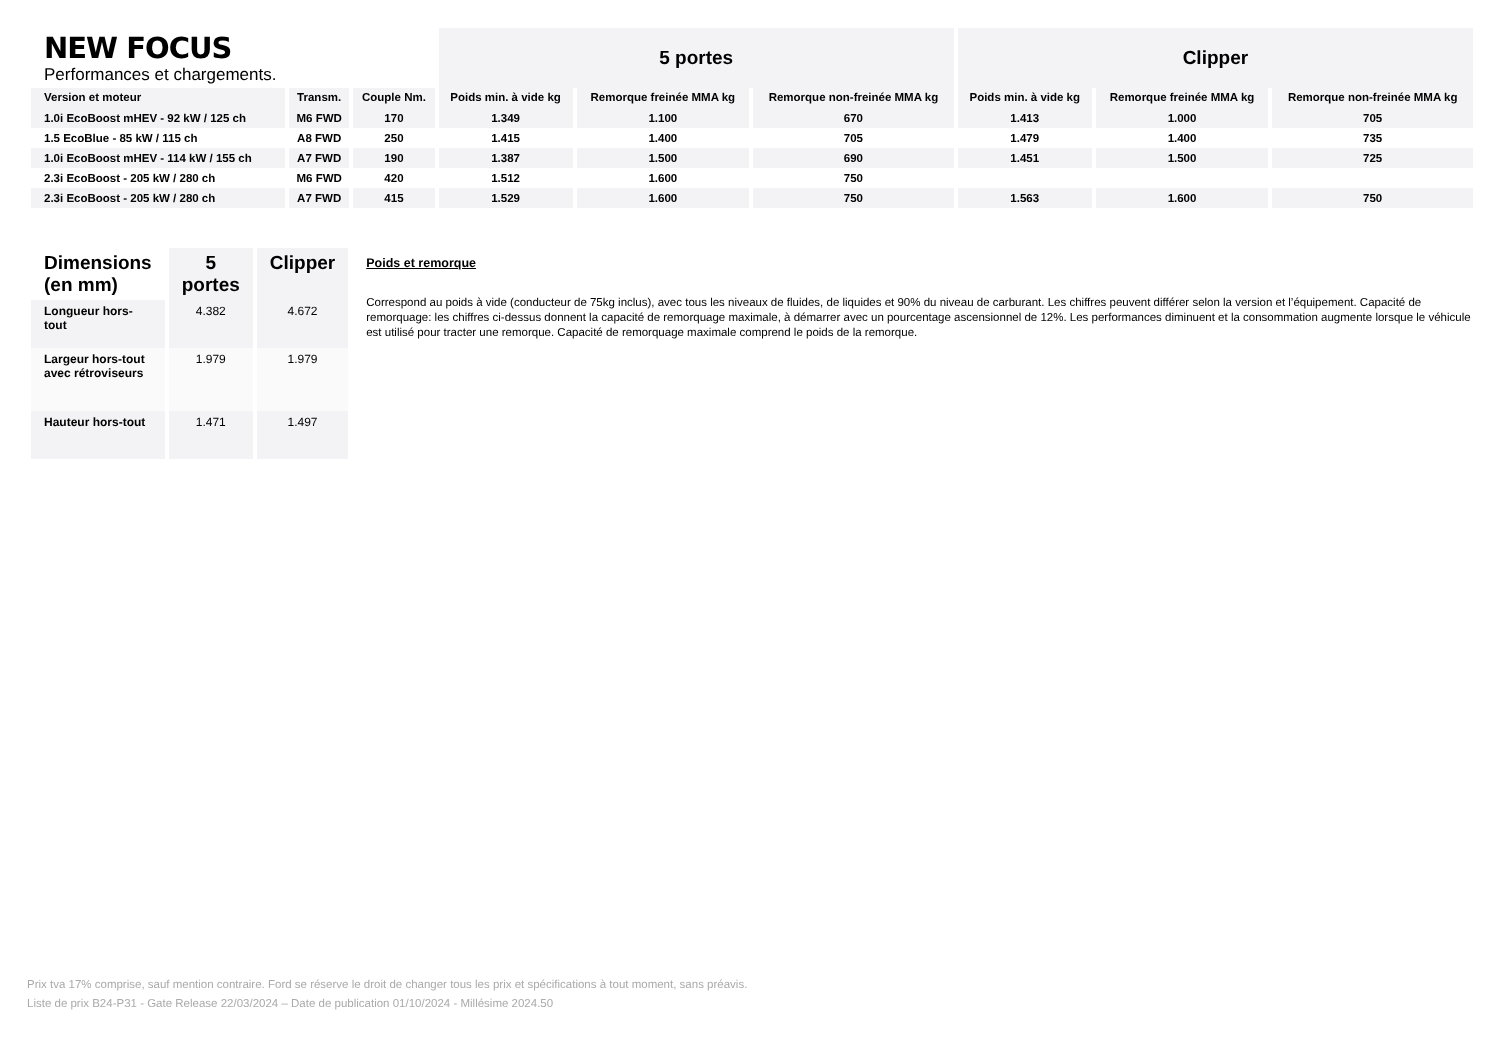| NEW FOCUS Performances et chargements. | | | 5 portes | | | Clipper | | |
| --- | --- | --- | --- | --- | --- | --- | --- | --- |
| Version et moteur | Transm. | Couple Nm. | Poids min. à vide kg | Remorque freinée MMA kg | Remorque non-freinée MMA kg | Poids min. à vide kg | Remorque freinée MMA kg | Remorque non-freinée MMA kg |
| 1.0i EcoBoost mHEV - 92 kW / 125 ch | M6 FWD | 170 | 1.349 | 1.100 | 670 | 1.413 | 1.000 | 705 |
| 1.5 EcoBlue - 85 kW / 115 ch | A8 FWD | 250 | 1.415 | 1.400 | 705 | 1.479 | 1.400 | 735 |
| 1.0i EcoBoost mHEV - 114 kW / 155 ch | A7 FWD | 190 | 1.387 | 1.500 | 690 | 1.451 | 1.500 | 725 |
| 2.3i EcoBoost - 205 kW / 280 ch | M6 FWD | 420 | 1.512 | 1.600 | 750 | | | |
| 2.3i EcoBoost - 205 kW / 280 ch | A7 FWD | 415 | 1.529 | 1.600 | 750 | 1.563 | 1.600 | 750 |
| Dimensions (en mm) | 5 portes | Clipper |
| --- | --- | --- |
| Longueur hors-tout | 4.382 | 4.672 |
| Largeur hors-tout avec rétroviseurs | 1.979 | 1.979 |
| Hauteur hors-tout | 1.471 | 1.497 |
Poids et remorque
Correspond au poids à vide (conducteur de 75kg inclus), avec tous les niveaux de fluides, de liquides et 90% du niveau de carburant. Les chiffres peuvent différer selon la version et l’équipement. Capacité de remorquage: les chiffres ci-dessus donnent la capacité de remorquage maximale, à démarrer avec un pourcentage ascensionnel de 12%. Les performances diminuent et la consommation augmente lorsque le véhicule est utilisé pour tracter une remorque. Capacité de remorquage maximale comprend le poids de la remorque.
Prix tva 17% comprise, sauf mention contraire. Ford se réserve le droit de changer tous les prix et spécifications à tout moment, sans préavis.
Liste de prix B24-P31 - Gate Release 22/03/2024 – Date de publication 01/10/2024 - Millésime 2024.50